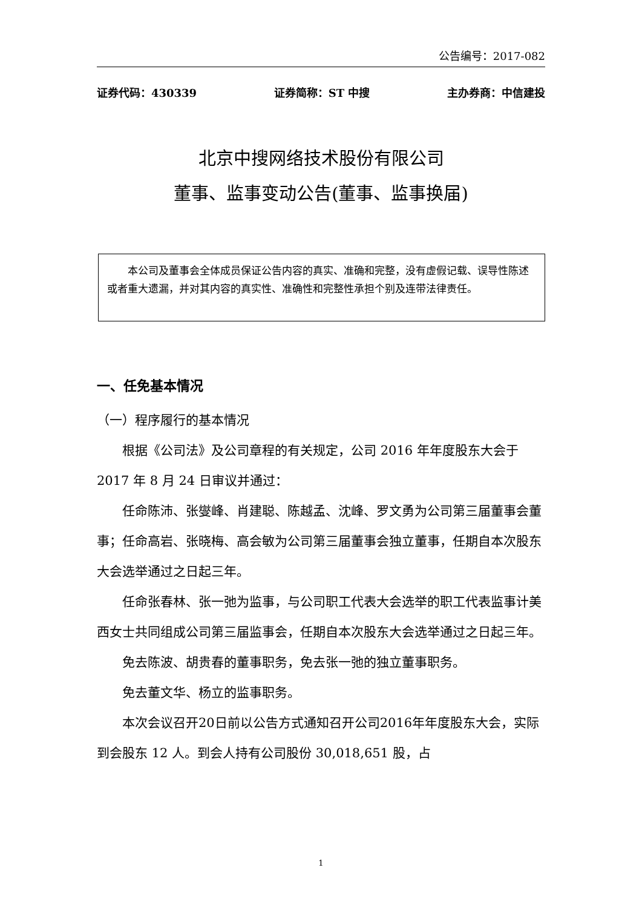公告编号：2017-082
证券代码：430339 证券简称：ST 中搜 主办券商：中信建投
北京中搜网络技术股份有限公司
董事、监事变动公告(董事、监事换届)
　　本公司及董事会全体成员保证公告内容的真实、准确和完整，没有虚假记载、误导性陈述或者重大遗漏，并对其内容的真实性、准确性和完整性承担个别及连带法律责任。
一、任免基本情况
（一）程序履行的基本情况
根据《公司法》及公司章程的有关规定，公司 2016 年年度股东大会于 2017 年 8 月 24 日审议并通过：
任命陈沛、张燮峰、肖建聪、陈越孟、沈峰、罗文勇为公司第三届董事会董事；任命高岩、张晓梅、高会敏为公司第三届董事会独立董事，任期自本次股东大会选举通过之日起三年。
任命张春林、张一弛为监事，与公司职工代表大会选举的职工代表监事计美西女士共同组成公司第三届监事会，任期自本次股东大会选举通过之日起三年。
免去陈波、胡贵春的董事职务，免去张一弛的独立董事职务。
免去董文华、杨立的监事职务。
本次会议召开20日前以公告方式通知召开公司2016年年度股东大会，实际到会股东 12 人。到会人持有公司股份 30,018,651 股，占
1